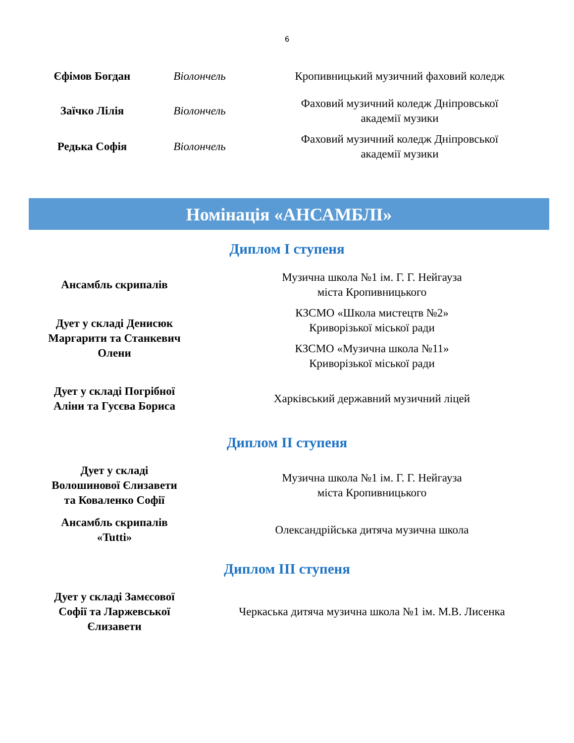6
| Єфімов Богдан | Віолончель | Кропивницький музичний фаховий коледж |
| Заїчко Лілія | Віолончель | Фаховий музичний коледж Дніпровської академії музики |
| Редька Софія | Віолончель | Фаховий музичний коледж Дніпровської академії музики |
Номінація «АНСАМБЛІ»
Диплом I ступеня
| Ансамбль скрипалів | Музична школа №1 ім. Г. Г. Нейгауза міста Кропивницького |
| Дует у складі Денисюк Маргарити та Станкевич Олени | КЗСМО «Школа мистецтв №2» Криворізької міської ради |
| | КЗСМО «Музична школа №11» Криворізької міської ради |
| Дует у складі Погрібної Аліни та Гусєва Бориса | Харківський державний музичний ліцей |
Диплом II ступеня
| Дует у складі Волошинової Єлизавети та Коваленко Софії | Музична школа №1 ім. Г. Г. Нейгауза міста Кропивницького |
| Ансамбль скрипалів «Tutti» | Олександрійська дитяча музична школа |
Диплом III ступеня
| Дует у складі Замєсової Софії та Ларжевської Єлизавети | Черкаська дитяча музична школа №1 ім. М.В. Лисенка |